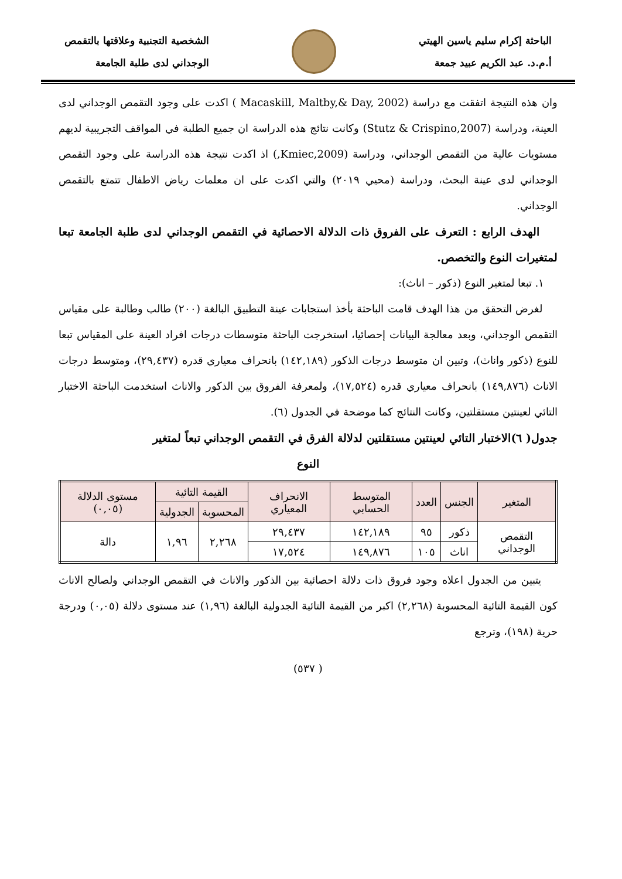الباحثة إكرام سليم ياسين الهيتي
أ.م.د. عبد الكريم عبيد جمعة
الشخصية التجنبية وعلاقتها بالتقمص
الوجداني لدى طلبة الجامعة
وان هذه النتيجة اتفقت مع دراسة (Macaskill, Maltby,& Day, 2002 ) اكدت على وجود التقمص الوجداني لدى العينة، ودراسة (Stutz & Crispino,2007) وكانت نتائج هذه الدراسة ان جميع الطلبة في المواقف التجريبية لديهم مستويات عالية من التقمص الوجداني، ودراسة (Kmiec,2009,) اذ اكدت نتيجة هذه الدراسة على وجود التقمص الوجداني لدى عينة البحث، ودراسة (محيي ٢٠١٩) والتي اكدت على ان معلمات رياض الاطفال تتمتع بالتقمص الوجداني.
الهدف الرابع : التعرف على الفروق ذات الدلالة الاحصائية في التقمص الوجداني لدى طلبة الجامعة تبعا لمتغيرات النوع والتخصص.
١. تبعا لمتغير النوع (ذكور – اناث):
لغرض التحقق من هذا الهدف قامت الباحثة بأخذ استجابات عينة التطبيق البالغة (٢٠٠) طالب وطالبة على مقياس التقمص الوجداني، وبعد معالجة البيانات إحصائيا، استخرجت الباحثة متوسطات درجات افراد العينة على المقياس تبعا للنوع (ذكور واناث)، وتبين ان متوسط درجات الذكور (١٤٢,١٨٩) بانحراف معياري قدره (٢٩,٤٣٧)، ومتوسط درجات الاناث (١٤٩,٨٧٦) بانحراف معياري قدره (١٧,٥٢٤)، ولمعرفة الفروق بين الذكور والاناث استخدمت الباحثة الاختبار التائي لعينتين مستقلتين، وكانت النتائج كما موضحة في الجدول (٦).
جدول( ٦)الاختبار التائي لعينتين مستقلتين لدلالة الفرق في التقمص الوجداني تبعاً لمتغير
النوع
| المتغير | الجنس | العدد | المتوسط الحسابي | الانحراف المعياري | القيمة التائية | | مستوى الدلالة (٠,٠٥) |
| --- | --- | --- | --- | --- | --- | --- | --- |
| | | | | | المحسوبة | الجدولية | |
| التقمص الوجداني | ذكور | ٩٥ | ١٤٢,١٨٩ | ٢٩,٤٣٧ | ٢,٢٦٨ | ١,٩٦ | دالة |
| | اناث | ١٠٥ | ١٤٩,٨٧٦ | ١٧,٥٢٤ | | | |
يتبين من الجدول اعلاه وجود فروق ذات دلالة احصائية بين الذكور والاناث في التقمص الوجداني ولصالح الاناث كون القيمة التائية المحسوبة (٢,٢٦٨) اكبر من القيمة التائية الجدولية البالغة (١,٩٦) عند مستوى دلالة (٠,٠٥) ودرجة حرية (١٩٨)، وترجع
( ٥٣٧)